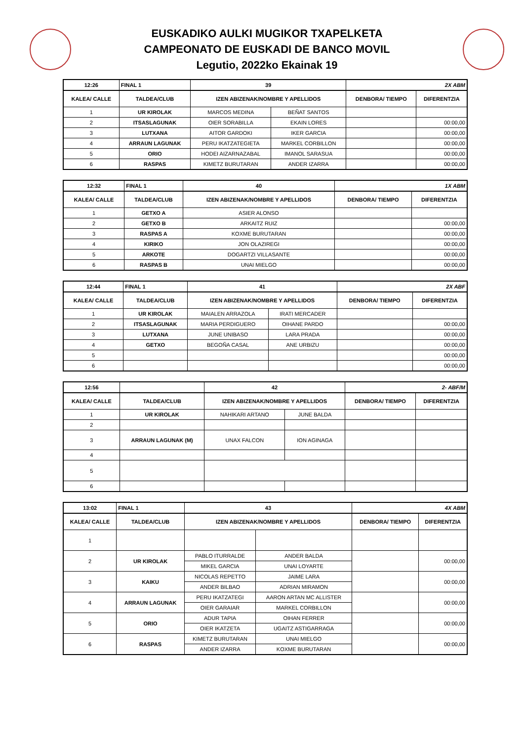EUSKADIKO AULKI MUGIKOR TXAPELKETA
CAMPEONATO DE EUSKADI DE BANCO MOVIL
Legutio, 2022ko Ekainak 19
| 12:26 | FINAL 1 | 39 | | 2X ABM | |
| KALEA/ CALLE | TALDEA/CLUB | IZEN ABIZENAK/NOMBRE Y APELLIDOS | | DENBORA/ TIEMPO | DIFERENTZIA |
| 1 | UR KIROLAK | MARCOS MEDINA | BEÑAT SANTOS | | |
| 2 | ITSASLAGUNAK | OIER SORABILLA | EKAIN LORES | | 00:00,00 |
| 3 | LUTXANA | AITOR GARDOKI | IKER GARCIA | | 00:00,00 |
| 4 | ARRAUN LAGUNAK | PERU IKATZATEGIETA | MARKEL CORBILLON | | 00:00,00 |
| 5 | ORIO | HODEI AIZARNAZABAL | IMANOL SARASUA | | 00:00,00 |
| 6 | RASPAS | KIMETZ BURUTARAN | ANDER IZARRA | | 00:00,00 |
| 12:32 | FINAL 1 | 40 | 1X ABM | |
| KALEA/ CALLE | TALDEA/CLUB | IZEN ABIZENAK/NOMBRE Y APELLIDOS | DENBORA/ TIEMPO | DIFERENTZIA |
| 1 | GETXO A | ASIER ALONSO | | |
| 2 | GETXO B | ARKAITZ RUIZ | | 00:00,00 |
| 3 | RASPAS A | KOXME BURUTARAN | | 00:00,00 |
| 4 | KIRIKO | JON OLAZIREGI | | 00:00,00 |
| 5 | ARKOTE | DOGARTZI VILLASANTE | | 00:00,00 |
| 6 | RASPAS B | UNAI MIELGO | | 00:00,00 |
| 12:44 | FINAL 1 | 41 | | 2X ABF | |
| KALEA/ CALLE | TALDEA/CLUB | IZEN ABIZENAK/NOMBRE Y APELLIDOS | | DENBORA/ TIEMPO | DIFERENTZIA |
| 1 | UR KIROLAK | MAIALEN ARRAZOLA | IRATI MERCADER | | |
| 2 | ITSASLAGUNAK | MARIA PERDIGUERO | OIHANE PARDO | | 00:00,00 |
| 3 | LUTXANA | JUNE UNIBASO | LARA PRADA | | 00:00,00 |
| 4 | GETXO | BEGOÑA CASAL | ANE URBIZU | | 00:00,00 |
| 5 | | | | | 00:00,00 |
| 6 | | | | | 00:00,00 |
| 12:56 | | 42 | | 2- ABF/M | |
| KALEA/ CALLE | TALDEA/CLUB | IZEN ABIZENAK/NOMBRE Y APELLIDOS | | DENBORA/ TIEMPO | DIFERENTZIA |
| 1 | UR KIROLAK | NAHIKARI ARTANO | JUNE BALDA | | |
| 2 | | | | | |
| 3 | ARRAUN LAGUNAK (M) | UNAX FALCON | ION AGINAGA | | |
| 4 | | | | | |
| 5 | | | | | |
| 6 | | | | | |
| 13:02 | FINAL 1 | 43 | | 4X ABM | |
| KALEA/ CALLE | TALDEA/CLUB | IZEN ABIZENAK/NOMBRE Y APELLIDOS | | DENBORA/ TIEMPO | DIFERENTZIA |
| 1 | | | | | |
| 2 | UR KIROLAK | PABLO ITURRALDE | ANDER BALDA | | 00:00,00 |
| | | MIKEL GARCIA | UNAI LOYARTE | | |
| 3 | KAIKU | NICOLAS REPETTO | JAIME LARA | | 00:00,00 |
| | | ANDER BILBAO | ADRIAN MIRAMON | | |
| 4 | ARRAUN LAGUNAK | PERU IKATZATEGI | AARON ARTAN MC ALLISTER | | 00:00,00 |
| | | OIER GARAIAR | MARKEL CORBILLON | | |
| 5 | ORIO | ADUR TAPIA | OIHAN FERRER | | 00:00,00 |
| | | OIER IKATZETA | UGAITZ ASTIGARRAGA | | |
| 6 | RASPAS | KIMETZ BURUTARAN | UNAI MIELGO | | 00:00,00 |
| | | ANDER IZARRA | KOXME BURUTARAN | | |